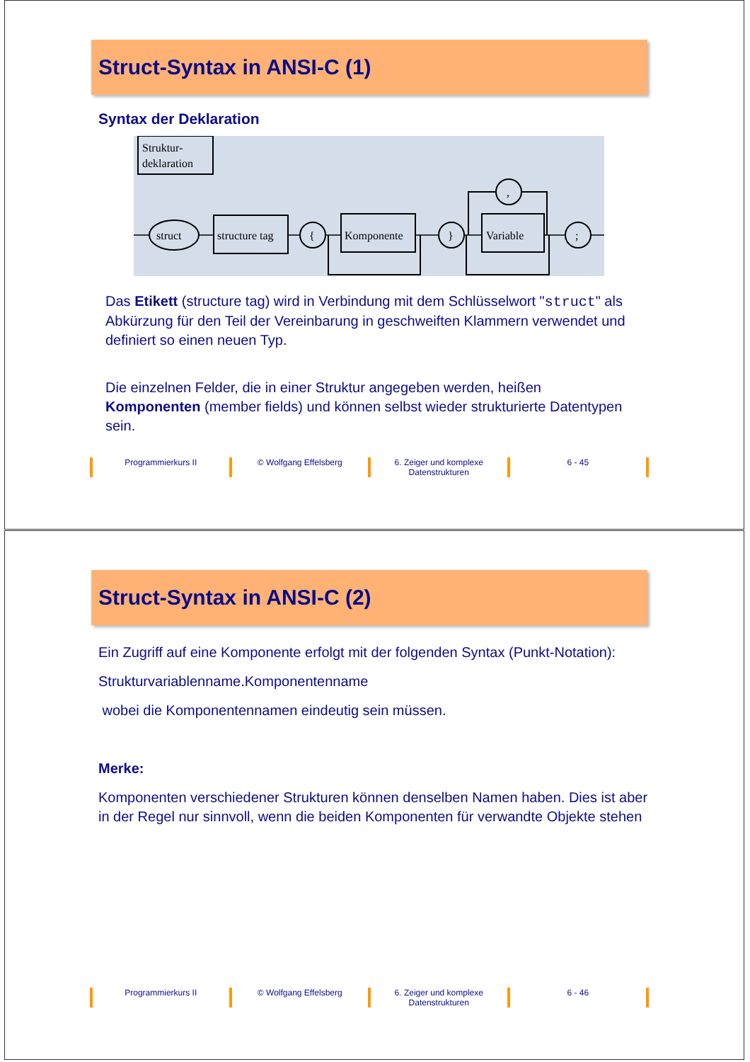Struct-Syntax in ANSI-C (1)
Syntax der Deklaration
Struktur-
deklaration
struct
structure tag
{
Komponente
}
Variable
;
,
Das Etikett (structure tag) wird in Verbindung mit dem Schlüsselwort "struct" als Abkürzung für den Teil der Vereinbarung in geschweiften Klammern verwendet und definiert so einen neuen Typ.
Die einzelnen Felder, die in einer Struktur angegeben werden, heißen Komponenten (member fields) und können selbst wieder strukturierte Datentypen sein.
Programmierkurs II © Wolfgang Effelsberg 6. Zeiger und komplexe
Datenstrukturen
6 - 45
Struct-Syntax in ANSI-C (2)
Ein Zugriff auf eine Komponente erfolgt mit der folgenden Syntax (Punkt-Notation):
Strukturvariablenname.Komponentenname
wobei die Komponentennamen eindeutig sein müssen.
Merke:
Komponenten verschiedener Strukturen können denselben Namen haben. Dies ist aber in der Regel nur sinnvoll, wenn die beiden Komponenten für verwandte Objekte stehen
Programmierkurs II © Wolfgang Effelsberg 6. Zeiger und komplexe
Datenstrukturen
6 - 46